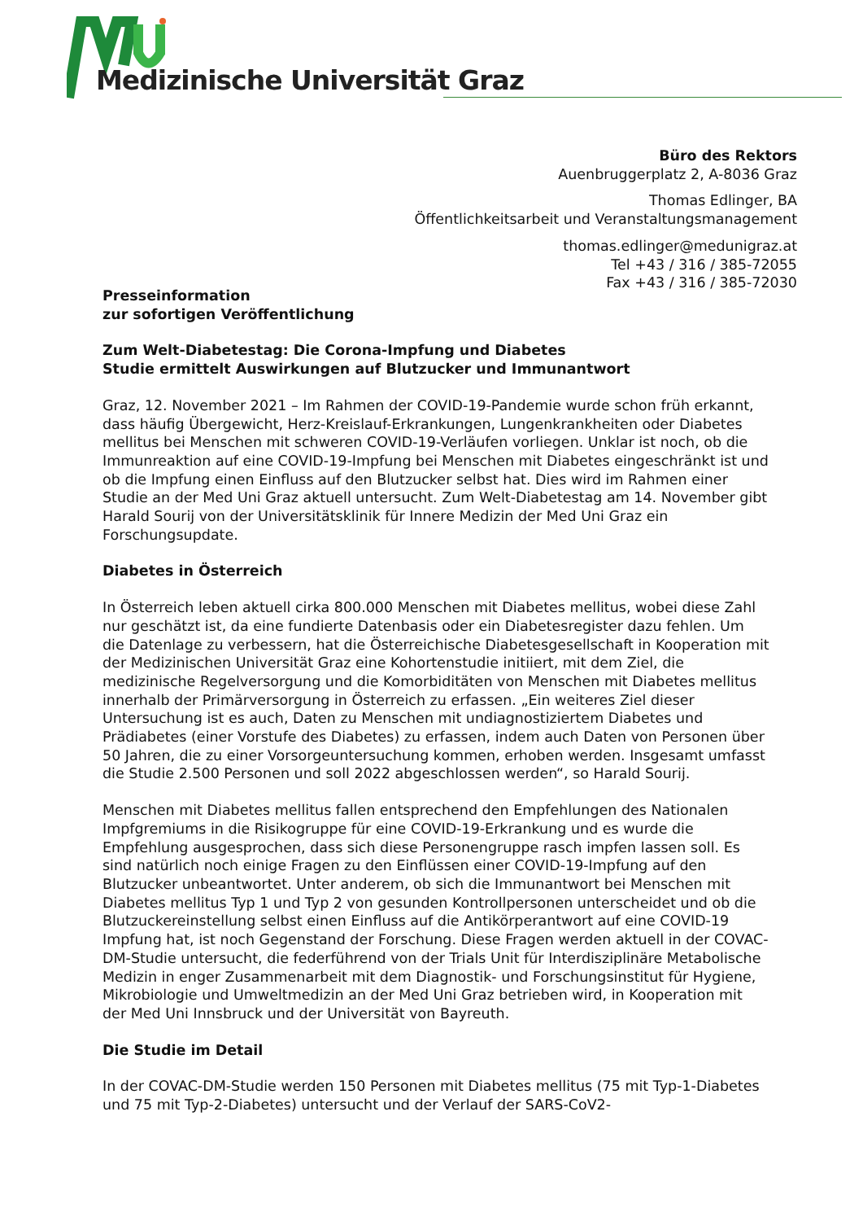Medizinische Universität Graz
Büro des Rektors
Auenbruggerplatz 2, A-8036 Graz
Thomas Edlinger, BA
Öffentlichkeitsarbeit und Veranstaltungsmanagement
thomas.edlinger@medunigraz.at
Tel +43 / 316 / 385-72055
Fax +43 / 316 / 385-72030
Presseinformation
zur sofortigen Veröffentlichung
Zum Welt-Diabetestag: Die Corona-Impfung und Diabetes
Studie ermittelt Auswirkungen auf Blutzucker und Immunantwort
Graz, 12. November 2021 – Im Rahmen der COVID-19-Pandemie wurde schon früh erkannt, dass häufig Übergewicht, Herz-Kreislauf-Erkrankungen, Lungenkrankheiten oder Diabetes mellitus bei Menschen mit schweren COVID-19-Verläufen vorliegen. Unklar ist noch, ob die Immunreaktion auf eine COVID-19-Impfung bei Menschen mit Diabetes eingeschränkt ist und ob die Impfung einen Einfluss auf den Blutzucker selbst hat. Dies wird im Rahmen einer Studie an der Med Uni Graz aktuell untersucht. Zum Welt-Diabetestag am 14. November gibt Harald Sourij von der Universitätsklinik für Innere Medizin der Med Uni Graz ein Forschungsupdate.
Diabetes in Österreich
In Österreich leben aktuell cirka 800.000 Menschen mit Diabetes mellitus, wobei diese Zahl nur geschätzt ist, da eine fundierte Datenbasis oder ein Diabetesregister dazu fehlen. Um die Datenlage zu verbessern, hat die Österreichische Diabetesgesellschaft in Kooperation mit der Medizinischen Universität Graz eine Kohortenstudie initiiert, mit dem Ziel, die medizinische Regelversorgung und die Komorbiditäten von Menschen mit Diabetes mellitus innerhalb der Primärversorgung in Österreich zu erfassen. „Ein weiteres Ziel dieser Untersuchung ist es auch, Daten zu Menschen mit undiagnostiziertem Diabetes und Prädiabetes (einer Vorstufe des Diabetes) zu erfassen, indem auch Daten von Personen über 50 Jahren, die zu einer Vorsorgeuntersuchung kommen, erhoben werden. Insgesamt umfasst die Studie 2.500 Personen und soll 2022 abgeschlossen werden“, so Harald Sourij.
Menschen mit Diabetes mellitus fallen entsprechend den Empfehlungen des Nationalen Impfgremiums in die Risikogruppe für eine COVID-19-Erkrankung und es wurde die Empfehlung ausgesprochen, dass sich diese Personengruppe rasch impfen lassen soll. Es sind natürlich noch einige Fragen zu den Einflüssen einer COVID-19-Impfung auf den Blutzucker unbeantwortet. Unter anderem, ob sich die Immunantwort bei Menschen mit Diabetes mellitus Typ 1 und Typ 2 von gesunden Kontrollpersonen unterscheidet und ob die Blutzuckereinstellung selbst einen Einfluss auf die Antikörperantwort auf eine COVID-19 Impfung hat, ist noch Gegenstand der Forschung. Diese Fragen werden aktuell in der COVAC-DM-Studie untersucht, die federführend von der Trials Unit für Interdisziplinäre Metabolische Medizin in enger Zusammenarbeit mit dem Diagnostik- und Forschungsinstitut für Hygiene, Mikrobiologie und Umweltmedizin an der Med Uni Graz betrieben wird, in Kooperation mit der Med Uni Innsbruck und der Universität von Bayreuth.
Die Studie im Detail
In der COVAC-DM-Studie werden 150 Personen mit Diabetes mellitus (75 mit Typ-1-Diabetes und 75 mit Typ-2-Diabetes) untersucht und der Verlauf der SARS-CoV2-